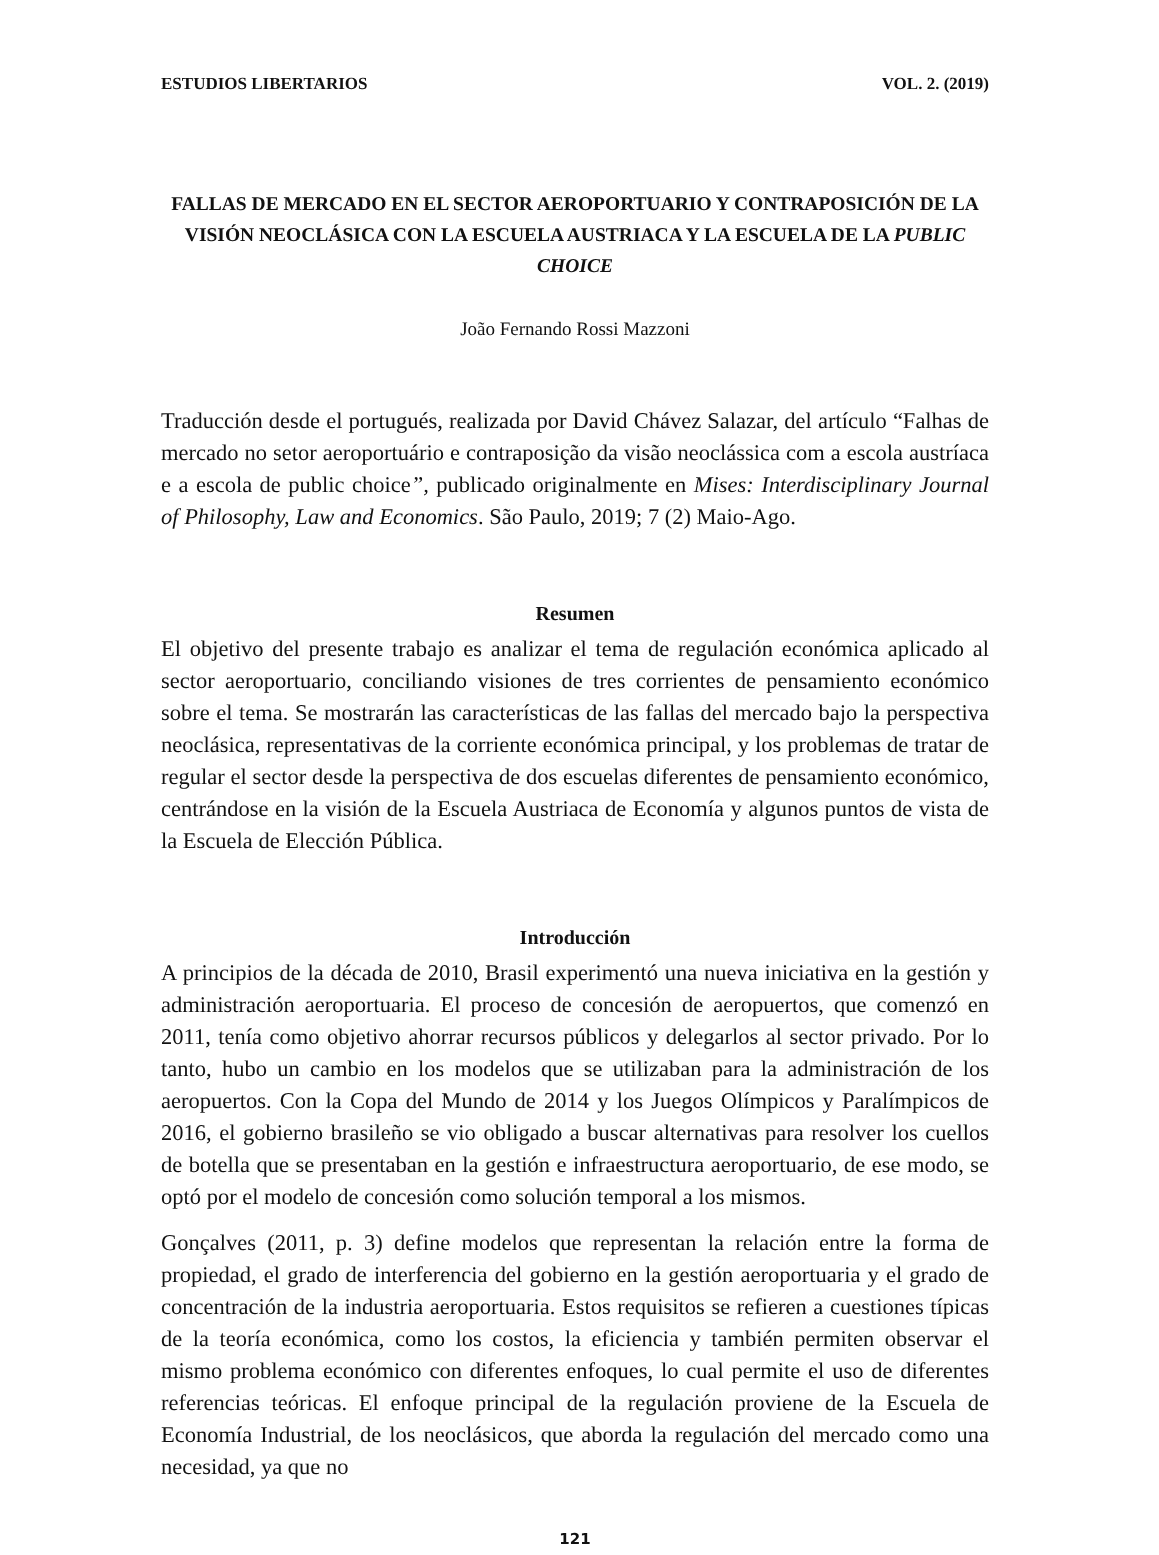ESTUDIOS LIBERTARIOS VOL. 2. (2019)
FALLAS DE MERCADO EN EL SECTOR AEROPORTUARIO Y CONTRAPOSICIÓN DE LA VISIÓN NEOCLÁSICA CON LA ESCUELA AUSTRIACA Y LA ESCUELA DE LA PUBLIC CHOICE
João Fernando Rossi Mazzoni
Traducción desde el portugués, realizada por David Chávez Salazar, del artículo “Falhas de mercado no setor aeroportuário e contraposição da visão neoclássica com a escola austríaca e a escola de public choice”, publicado originalmente en Mises: Interdisciplinary Journal of Philosophy, Law and Economics. São Paulo, 2019; 7 (2) Maio-Ago.
Resumen
El objetivo del presente trabajo es analizar el tema de regulación económica aplicado al sector aeroportuario, conciliando visiones de tres corrientes de pensamiento económico sobre el tema. Se mostrarán las características de las fallas del mercado bajo la perspectiva neoclásica, representativas de la corriente económica principal, y los problemas de tratar de regular el sector desde la perspectiva de dos escuelas diferentes de pensamiento económico, centrándose en la visión de la Escuela Austriaca de Economía y algunos puntos de vista de la Escuela de Elección Pública.
Introducción
A principios de la década de 2010, Brasil experimentó una nueva iniciativa en la gestión y administración aeroportuaria. El proceso de concesión de aeropuertos, que comenzó en 2011, tenía como objetivo ahorrar recursos públicos y delegarlos al sector privado. Por lo tanto, hubo un cambio en los modelos que se utilizaban para la administración de los aeropuertos. Con la Copa del Mundo de 2014 y los Juegos Olímpicos y Paralímpicos de 2016, el gobierno brasileño se vio obligado a buscar alternativas para resolver los cuellos de botella que se presentaban en la gestión e infraestructura aeroportuario, de ese modo, se optó por el modelo de concesión como solución temporal a los mismos.
Gonçalves (2011, p. 3) define modelos que representan la relación entre la forma de propiedad, el grado de interferencia del gobierno en la gestión aeroportuaria y el grado de concentración de la industria aeroportuaria. Estos requisitos se refieren a cuestiones típicas de la teoría económica, como los costos, la eficiencia y también permiten observar el mismo problema económico con diferentes enfoques, lo cual permite el uso de diferentes referencias teóricas. El enfoque principal de la regulación proviene de la Escuela de Economía Industrial, de los neoclásicos, que aborda la regulación del mercado como una necesidad, ya que no
121